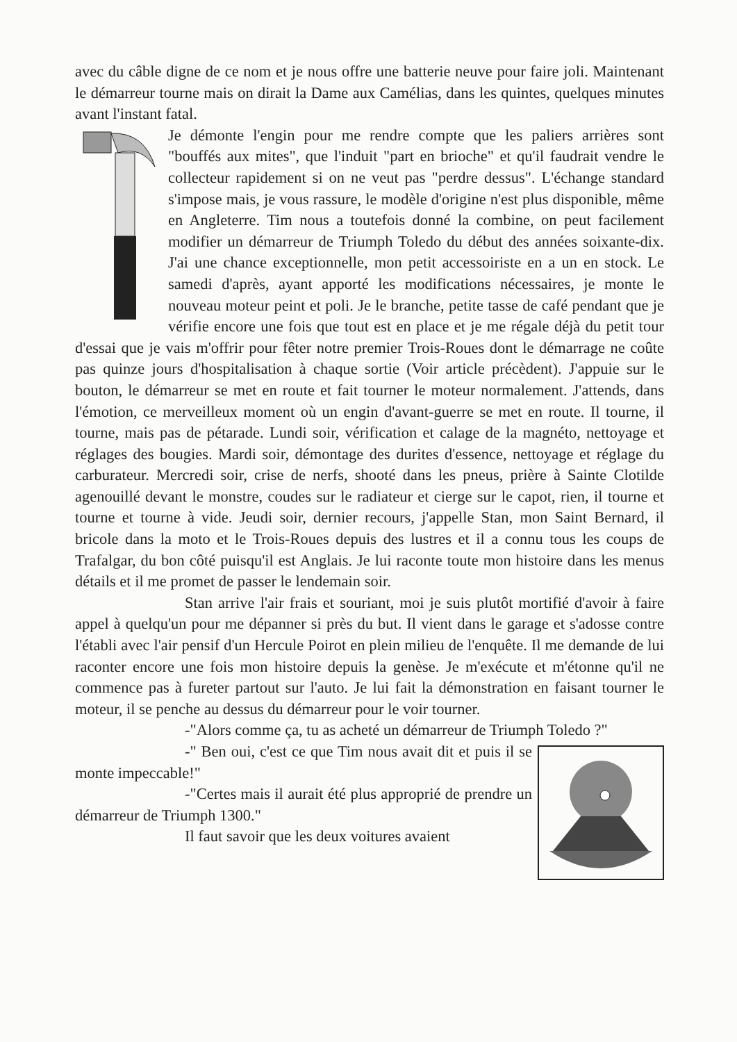avec du câble digne de ce nom et je nous offre une batterie neuve pour faire joli. Maintenant le démarreur tourne mais on dirait la Dame aux Camélias, dans les quintes, quelques minutes avant l'instant fatal.
Je démonte l'engin pour me rendre compte que les paliers arrières sont "bouffés aux mites", que l'induit "part en brioche" et qu'il faudrait vendre le collecteur rapidement si on ne veut pas "perdre dessus". L'échange standard s'impose mais, je vous rassure, le modèle d'origine n'est plus disponible, même en Angleterre. Tim nous a toutefois donné la combine, on peut facilement modifier un démarreur de Triumph Toledo du début des années soixante-dix. J'ai une chance exceptionnelle, mon petit accessoiriste en a un en stock. Le samedi d'après, ayant apporté les modifications nécessaires, je monte le nouveau moteur peint et poli. Je le branche, petite tasse de café pendant que je vérifie encore une fois que tout est en place et je me régale déjà du petit tour d'essai que je vais m'offrir pour fêter notre premier Trois-Roues dont le démarrage ne coûte pas quinze jours d'hospitalisation à chaque sortie (Voir article précèdent). J'appuie sur le bouton, le démarreur se met en route et fait tourner le moteur normalement. J'attends, dans l'émotion, ce merveilleux moment où un engin d'avant-guerre se met en route. Il tourne, il tourne, mais pas de pétarade. Lundi soir, vérification et calage de la magnéto, nettoyage et réglages des bougies. Mardi soir, démontage des durites d'essence, nettoyage et réglage du carburateur. Mercredi soir, crise de nerfs, shooté dans les pneus, prière à Sainte Clotilde agenouillé devant le monstre, coudes sur le radiateur et cierge sur le capot, rien, il tourne et tourne et tourne à vide. Jeudi soir, dernier recours, j'appelle Stan, mon Saint Bernard, il bricole dans la moto et le Trois-Roues depuis des lustres et il a connu tous les coups de Trafalgar, du bon côté puisqu'il est Anglais. Je lui raconte toute mon histoire dans les menus détails et il me promet de passer le lendemain soir.
Stan arrive l'air frais et souriant, moi je suis plutôt mortifié d'avoir à faire appel à quelqu'un pour me dépanner si près du but. Il vient dans le garage et s'adosse contre l'établi avec l'air pensif d'un Hercule Poirot en plein milieu de l'enquête. Il me demande de lui raconter encore une fois mon histoire depuis la genèse. Je m'exécute et m'étonne qu'il ne commence pas à fureter partout sur l'auto. Je lui fait la démonstration en faisant tourner le moteur, il se penche au dessus du démarreur pour le voir tourner.
-"Alors comme ça, tu as acheté un démarreur de Triumph Toledo ?"
-" Ben oui, c'est ce que Tim nous avait dit et puis il se monte impeccable!"
-"Certes mais il aurait été plus approprié de prendre un démarreur de Triumph 1300."
Il faut savoir que les deux voitures avaient